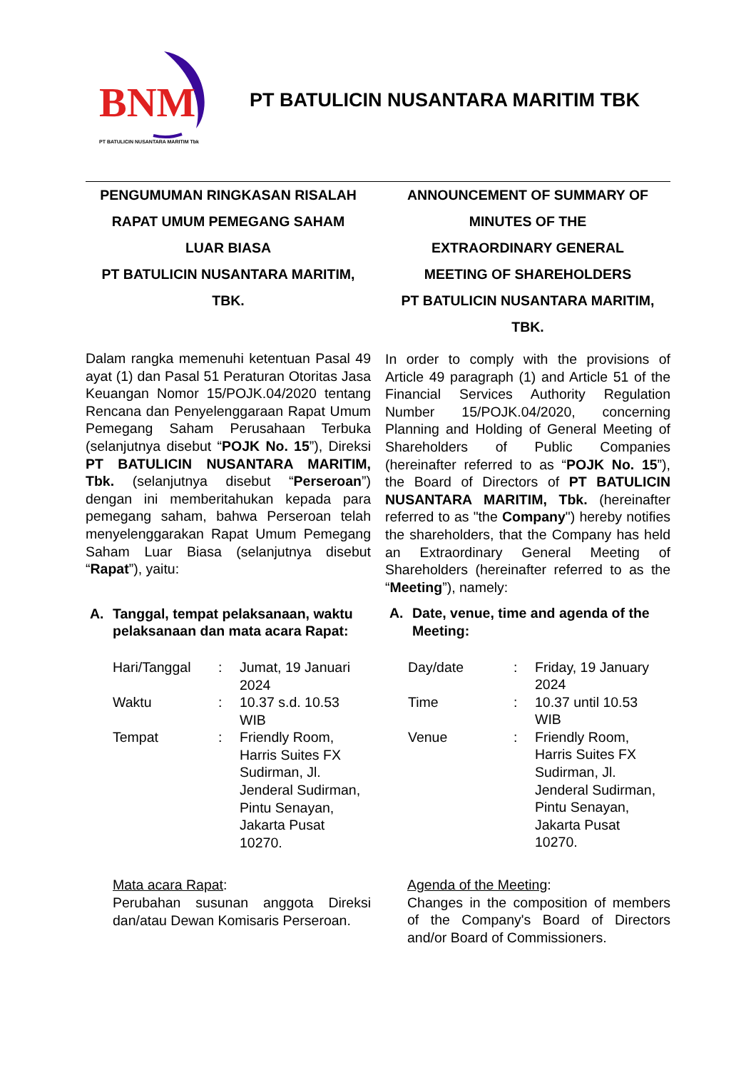BNM
PT BATULICIN NUSANTARA MARITIM Tbk
PT BATULICIN NUSANTARA MARITIM TBK
PENGUMUMAN RINGKASAN RISALAH
RAPAT UMUM PEMEGANG SAHAM
LUAR BIASA
PT BATULICIN NUSANTARA MARITIM,
TBK.
Dalam rangka memenuhi ketentuan Pasal 49 ayat (1) dan Pasal 51 Peraturan Otoritas Jasa Keuangan Nomor 15/POJK.04/2020 tentang Rencana dan Penyelenggaraan Rapat Umum Pemegang Saham Perusahaan Terbuka (selanjutnya disebut “POJK No. 15”), Direksi PT BATULICIN NUSANTARA MARITIM, Tbk. (selanjutnya disebut “Perseroan”) dengan ini memberitahukan kepada para pemegang saham, bahwa Perseroan telah menyelenggarakan Rapat Umum Pemegang Saham Luar Biasa (selanjutnya disebut “Rapat”), yaitu:
A. Tanggal, tempat pelaksanaan, waktu pelaksanaan dan mata acara Rapat:
| Hari/Tanggal | : | Jumat, 19 Januari 2024 |
| Waktu | : | 10.37 s.d. 10.53 WIB |
| Tempat | : | Friendly Room, Harris Suites FX Sudirman, Jl. Jenderal Sudirman, Pintu Senayan, Jakarta Pusat 10270. |
Mata acara Rapat:
Perubahan susunan anggota Direksi dan/atau Dewan Komisaris Perseroan.
ANNOUNCEMENT OF SUMMARY OF
MINUTES OF THE
EXTRAORDINARY GENERAL
MEETING OF SHAREHOLDERS
PT BATULICIN NUSANTARA MARITIM,
TBK.
In order to comply with the provisions of Article 49 paragraph (1) and Article 51 of the Financial Services Authority Regulation Number 15/POJK.04/2020, concerning Planning and Holding of General Meeting of Shareholders of Public Companies (hereinafter referred to as “POJK No. 15”), the Board of Directors of PT BATULICIN NUSANTARA MARITIM, Tbk. (hereinafter referred to as "the Company") hereby notifies the shareholders, that the Company has held an Extraordinary General Meeting of Shareholders (hereinafter referred to as the “Meeting”), namely:
A. Date, venue, time and agenda of the Meeting:
| Day/date | : | Friday, 19 January 2024 |
| Time | : | 10.37 until 10.53 WIB |
| Venue | : | Friendly Room, Harris Suites FX Sudirman, Jl. Jenderal Sudirman, Pintu Senayan, Jakarta Pusat 10270. |
Agenda of the Meeting:
Changes in the composition of members of the Company's Board of Directors and/or Board of Commissioners.